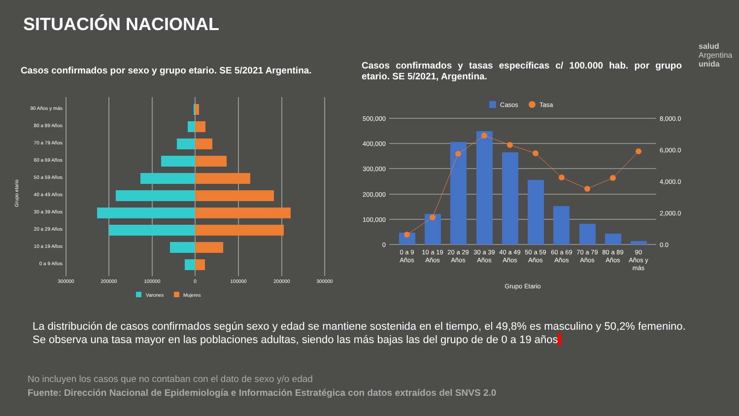SITUACIÓN NACIONAL
Casos confirmados por sexo y grupo etario. SE 5/2021 Argentina.
Casos confirmados y tasas específicas c/ 100.000 hab. por grupo etario. SE 5/2021, Argentina.
90 Años y más
80 a 89 Años
70 a 79 Años
60 a 69 Años
50 a 59 Años
40 a 49 Años
30 a 39 Años
20 a 29 Años
10 a 19 Años
0 a 9 Años
Grupo etario
300000
200000
100000
0
100000
200000
300000
Varones
Mujeres
Casos
Tasa
500,000
400,000
300,000
200,000
100,000
0
8,000.0
6,000.0
4,000.0
2,000.0
0.0
0 a 9
Años
10 a 19
Años
20 a 29
Años
30 a 39
Años
40 a 49
Años
50 a 59
Años
60 a 69
Años
70 a 79
Años
80 a 89
Años
90
Años y
más
Grupo Etario
La distribución de casos confirmados según sexo y edad se mantiene sostenida en el tiempo, el 49,8% es masculino y 50,2% femenino. Se observa una tasa mayor en las poblaciones adultas, siendo las más bajas las del grupo de de 0 a 19 años
No incluyen los casos que no contaban con el dato de sexo y/o edad
Fuente: Dirección Nacional de Epidemiología e Información Estratégica con datos extraídos del SNVS 2.0
salud
Argentina unida